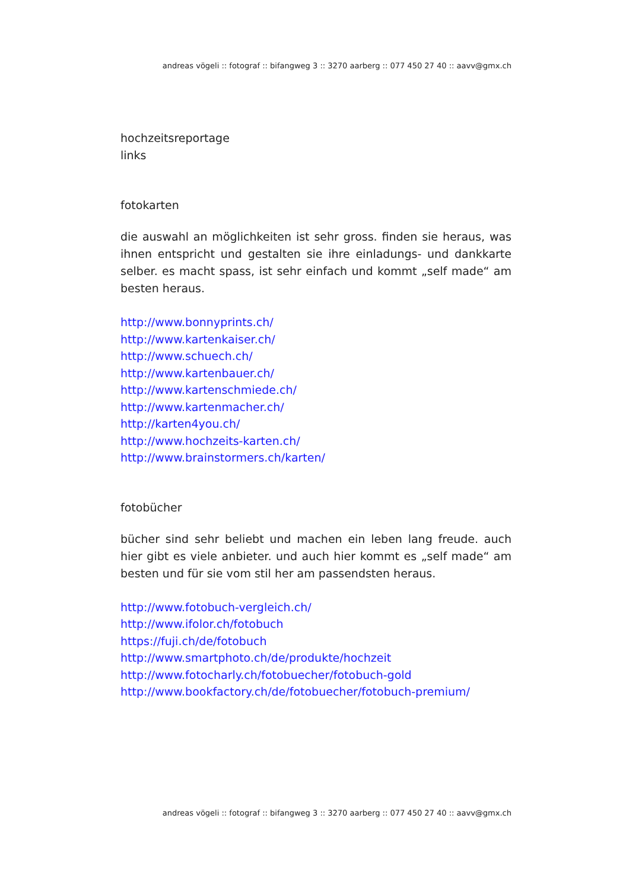andreas vögeli :: fotograf :: bifangweg 3 :: 3270 aarberg :: 077 450 27 40 :: aavv@gmx.ch
hochzeitsreportage
links
fotokarten
die auswahl an möglichkeiten ist sehr gross. finden sie heraus, was ihnen entspricht und gestalten sie ihre einladungs- und dankkarte selber. es macht spass, ist sehr einfach und kommt „self made“ am besten heraus.
http://www.bonnyprints.ch/
http://www.kartenkaiser.ch/
http://www.schuech.ch/
http://www.kartenbauer.ch/
http://www.kartenschmiede.ch/
http://www.kartenmacher.ch/
http://karten4you.ch/
http://www.hochzeits-karten.ch/
http://www.brainstormers.ch/karten/
fotobücher
bücher sind sehr beliebt und machen ein leben lang freude. auch hier gibt es viele anbieter. und auch hier kommt es „self made“ am besten und für sie vom stil her am passendsten heraus.
http://www.fotobuch-vergleich.ch/
http://www.ifolor.ch/fotobuch
https://fuji.ch/de/fotobuch
http://www.smartphoto.ch/de/produkte/hochzeit
http://www.fotocharly.ch/fotobuecher/fotobuch-gold
http://www.bookfactory.ch/de/fotobuecher/fotobuch-premium/
andreas vögeli :: fotograf :: bifangweg 3 :: 3270 aarberg :: 077 450 27 40 :: aavv@gmx.ch